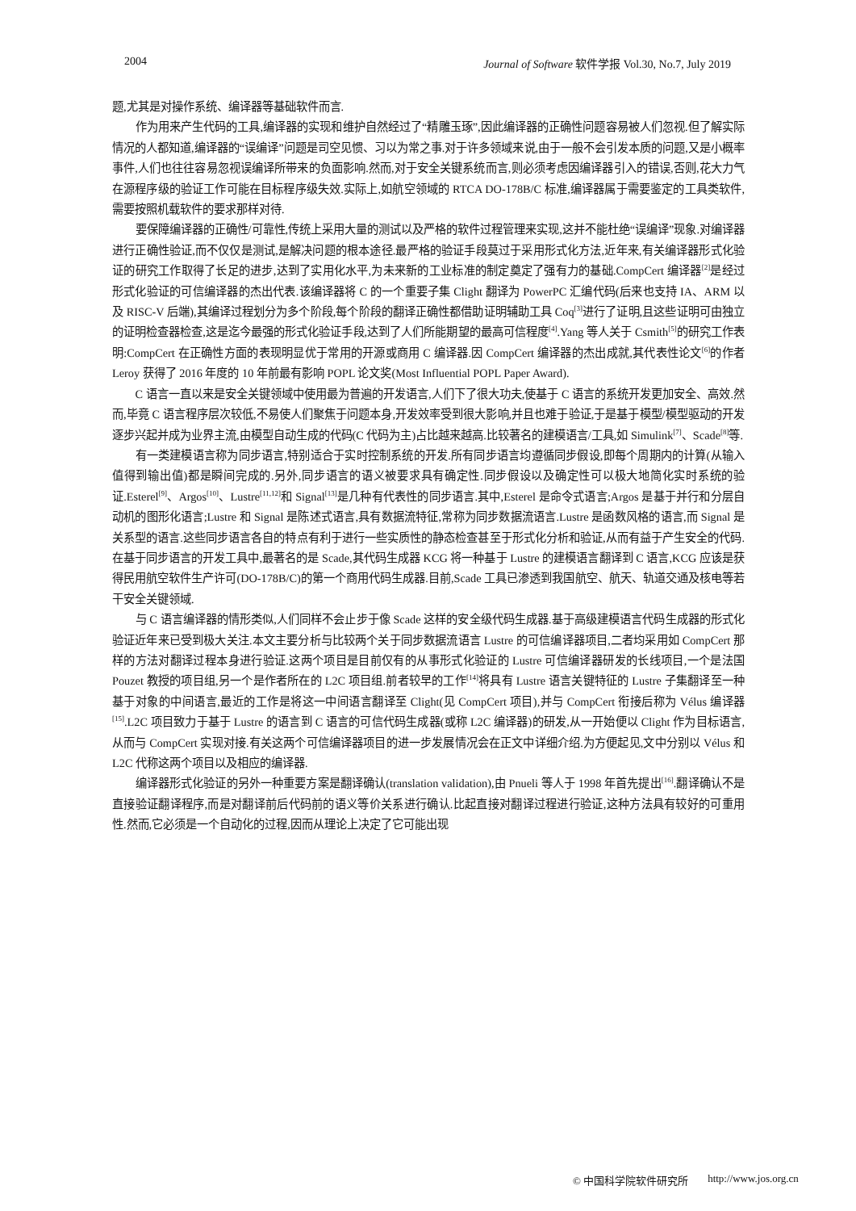2004 Journal of Software 软件学报 Vol.30, No.7, July 2019
题,尤其是对操作系统、编译器等基础软件而言.
作为用来产生代码的工具,编译器的实现和维护自然经过了“精雕玉琢”,因此编译器的正确性问题容易被人们忽视.但了解实际情况的人都知道,编译器的“误编译”问题是司空见惯、习以为常之事.对于许多领域来说,由于一般不会引发本质的问题,又是小概率事件,人们也往往容易忽视误编译所带来的负面影响.然而,对于安全关键系统而言,则必须考虑因编译器引入的错误,否则,花大力气在源程序级的验证工作可能在目标程序级失效.实际上,如航空领域的 RTCA DO-178B/C 标准,编译器属于需要鉴定的工具类软件,需要按照机载软件的要求那样对待.
要保障编译器的正确性/可靠性,传统上采用大量的测试以及严格的软件过程管理来实现,这并不能杜绝“误编译”现象.对编译器进行正确性验证,而不仅仅是测试,是解决问题的根本途径.最严格的验证手段莫过于采用形式化方法,近年来,有关编译器形式化验证的研究工作取得了长足的进步,达到了实用化水平,为未来新的工业标准的制定奠定了强有力的基础.CompCert 编译器<sup>[2]</sup>是经过形式化验证的可信编译器的杰出代表.该编译器将 C 的一个重要子集 Clight 翻译为 PowerPC 汇编代码(后来也支持 IA、ARM 以及 RISC-V 后端),其编译过程划分为多个阶段,每个阶段的翻译正确性都借助证明辅助工具 Coq<sup>[3]</sup>进行了证明,且这些证明可由独立的证明检查器检查,这是迄今最强的形式化验证手段,达到了人们所能期望的最高可信程度<sup>[4]</sup>.Yang 等人关于 Csmith<sup>[5]</sup>的研究工作表明:CompCert 在正确性方面的表现明显优于常用的开源或商用 C 编译器.因 CompCert 编译器的杰出成就,其代表性论文<sup>[6]</sup>的作者 Leroy 获得了 2016 年度的 10 年前最有影响 POPL 论文奖(Most Influential POPL Paper Award).
C 语言一直以来是安全关键领域中使用最为普遍的开发语言,人们下了很大功夫,使基于 C 语言的系统开发更加安全、高效.然而,毕竟 C 语言程序层次较低,不易使人们聚焦于问题本身,开发效率受到很大影响,并且也难于验证,于是基于模型/模型驱动的开发逐步兴起并成为业界主流,由模型自动生成的代码(C 代码为主)占比越来越高.比较著名的建模语言/工具,如 Simulink<sup>[7]</sup>、Scade<sup>[8]</sup>等.
有一类建模语言称为同步语言,特别适合于实时控制系统的开发.所有同步语言均遵循同步假设,即每个周期内的计算(从输入值得到输出值)都是瞬间完成的.另外,同步语言的语义被要求具有确定性.同步假设以及确定性可以极大地简化实时系统的验证.Esterel<sup>[9]</sup>、Argos<sup>[10]</sup>、Lustre<sup>[11,12]</sup>和 Signal<sup>[13]</sup>是几种有代表性的同步语言.其中,Esterel 是命令式语言;Argos 是基于并行和分层自动机的图形化语言;Lustre 和 Signal 是陈述式语言,具有数据流特征,常称为同步数据流语言.Lustre 是函数风格的语言,而 Signal 是关系型的语言.这些同步语言各自的特点有利于进行一些实质性的静态检查甚至于形式化分析和验证,从而有益于产生安全的代码.在基于同步语言的开发工具中,最著名的是 Scade,其代码生成器 KCG 将一种基于 Lustre 的建模语言翻译到 C 语言,KCG 应该是获得民用航空软件生产许可(DO-178B/C)的第一个商用代码生成器.目前,Scade 工具已渗透到我国航空、航天、轨道交通及核电等若干安全关键领域.
与 C 语言编译器的情形类似,人们同样不会止步于像 Scade 这样的安全级代码生成器.基于高级建模语言代码生成器的形式化验证近年来已受到极大关注.本文主要分析与比较两个关于同步数据流语言 Lustre 的可信编译器项目,二者均采用如 CompCert 那样的方法对翻译过程本身进行验证.这两个项目是目前仅有的从事形式化验证的 Lustre 可信编译器研发的长线项目,一个是法国 Pouzet 教授的项目组,另一个是作者所在的 L2C 项目组.前者较早的工作<sup>[14]</sup>将具有 Lustre 语言关键特征的 Lustre 子集翻译至一种基于对象的中间语言,最近的工作是将这一中间语言翻译至 Clight(见 CompCert 项目),并与 CompCert 衔接后称为 Vélus 编译器<sup>[15]</sup>.L2C 项目致力于基于 Lustre 的语言到 C 语言的可信代码生成器(或称 L2C 编译器)的研发,从一开始便以 Clight 作为目标语言,从而与 CompCert 实现对接.有关这两个可信编译器项目的进一步发展情况会在正文中详细介绍.为方便起见,文中分别以 Vélus 和 L2C 代称这两个项目以及相应的编译器.
编译器形式化验证的另外一种重要方案是翻译确认(translation validation),由 Pnueli 等人于 1998 年首先提出<sup>[16]</sup>.翻译确认不是直接验证翻译程序,而是对翻译前后代码前的语义等价关系进行确认.比起直接对翻译过程进行验证,这种方法具有较好的可重用性.然而,它必须是一个自动化的过程,因而从理论上决定了它可能出现
© 中国科学院软件研究所 http://www.jos.org.cn